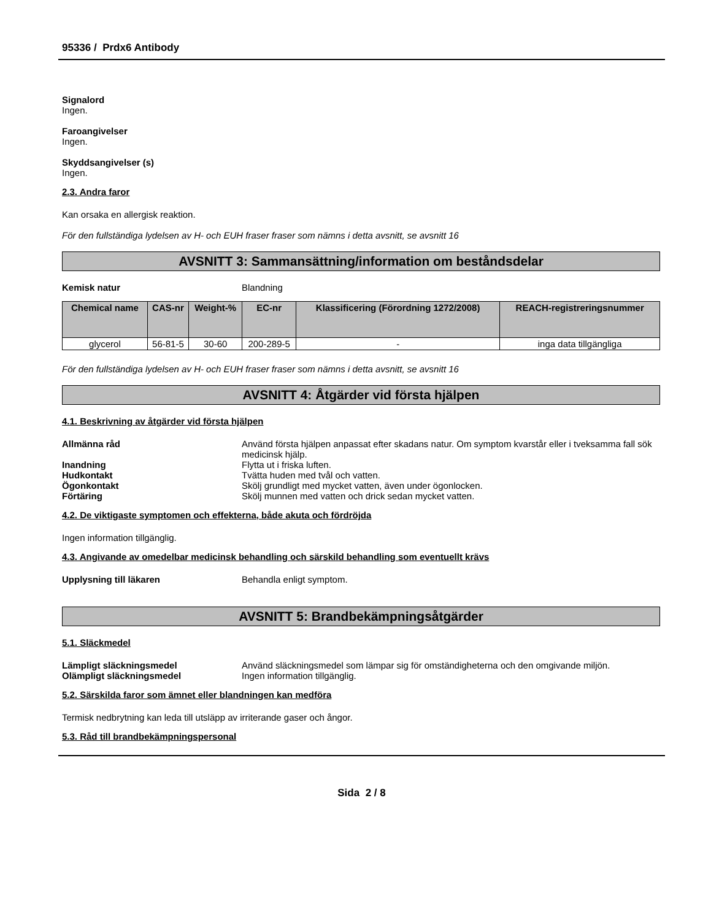95336 / Prdx6 Antibody
Signalord
Ingen.
Faroangivelser
Ingen.
Skyddsangivelser (s)
Ingen.
2.3. Andra faror
Kan orsaka en allergisk reaktion.
För den fullständiga lydelsen av H- och EUH fraser fraser som nämns i detta avsnitt, se avsnitt 16
AVSNITT 3: Sammansättning/information om beståndsdelar
Kemisk natur Blandning
| Chemical name | CAS-nr | Weight-% | EC-nr | Klassificering (Förordning 1272/2008) | REACH-registreringsnummer |
| --- | --- | --- | --- | --- | --- |
| glycerol | 56-81-5 | 30-60 | 200-289-5 | - | inga data tillgängliga |
För den fullständiga lydelsen av H- och EUH fraser fraser som nämns i detta avsnitt, se avsnitt 16
AVSNITT 4: Åtgärder vid första hjälpen
4.1. Beskrivning av åtgärder vid första hjälpen
Allmänna råd Använd första hjälpen anpassat efter skadans natur. Om symptom kvarstår eller i tveksamma fall sök medicinsk hjälp.
Inandning Flytta ut i friska luften.
Hudkontakt Tvätta huden med tvål och vatten.
Ögonkontakt Skölj grundligt med mycket vatten, även under ögonlocken.
Förtäring Skölj munnen med vatten och drick sedan mycket vatten.
4.2. De viktigaste symptomen och effekterna, både akuta och fördröjda
Ingen information tillgänglig.
4.3. Angivande av omedelbar medicinsk behandling och särskild behandling som eventuellt krävs
Upplysning till läkaren Behandla enligt symptom.
AVSNITT 5: Brandbekämpningsåtgärder
5.1. Släckmedel
Lämpligt släckningsmedel Använd släckningsmedel som lämpar sig för omständigheterna och den omgivande miljön.
Olämpligt släckningsmedel Ingen information tillgänglig.
5.2. Särskilda faror som ämnet eller blandningen kan medföra
Termisk nedbrytning kan leda till utsläpp av irriterande gaser och ångor.
5.3. Råd till brandbekämpningspersonal
Sida 2 / 8